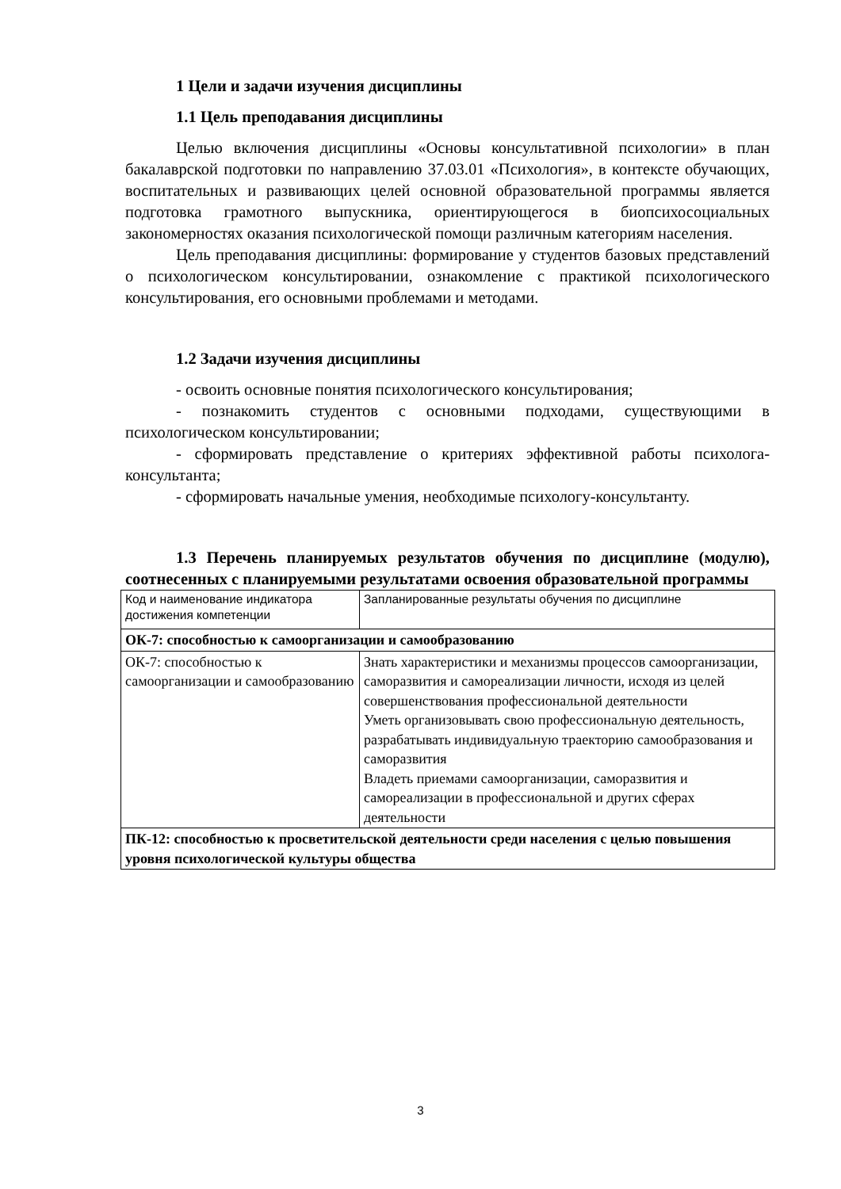1 Цели и задачи изучения дисциплины
1.1 Цель преподавания дисциплины
Целью включения дисциплины «Основы консультативной психологии» в план бакалаврской подготовки по направлению 37.03.01 «Психология», в контексте обучающих, воспитательных и развивающих целей основной образовательной программы является подготовка грамотного выпускника, ориентирующегося в биопсихосоциальных закономерностях оказания психологической помощи различным категориям населения.
Цель преподавания дисциплины: формирование у студентов базовых представлений о психологическом консультировании, ознакомление с практикой психологического консультирования, его основными проблемами и методами.
1.2 Задачи изучения дисциплины
- освоить основные понятия психологического консультирования;
- познакомить студентов с основными подходами, существующими в психологическом консультировании;
- сформировать представление о критериях эффективной работы психолога-консультанта;
- сформировать начальные умения, необходимые психологу-консультанту.
1.3 Перечень планируемых результатов обучения по дисциплине (модулю), соотнесенных с планируемыми результатами освоения образовательной программы
| Код и наименование индикатора достижения компетенции | Запланированные результаты обучения по дисциплине |
| ОК-7: способностью к самоорганизации и самообразованию | |
| ОК-7: способностью к самоорганизации и самообразованию | Знать характеристики и механизмы процессов самоорганизации, саморазвития и самореализации личности, исходя из целей совершенствования профессиональной деятельности Уметь организовывать свою профессиональную деятельность, разрабатывать индивидуальную траекторию самообразования и саморазвития Владеть приемами самоорганизации, саморазвития и самореализации в профессиональной и других сферах деятельности |
| ПК-12: способностью к просветительской деятельности среди населения с целью повышения уровня психологической культуры общества | |
3